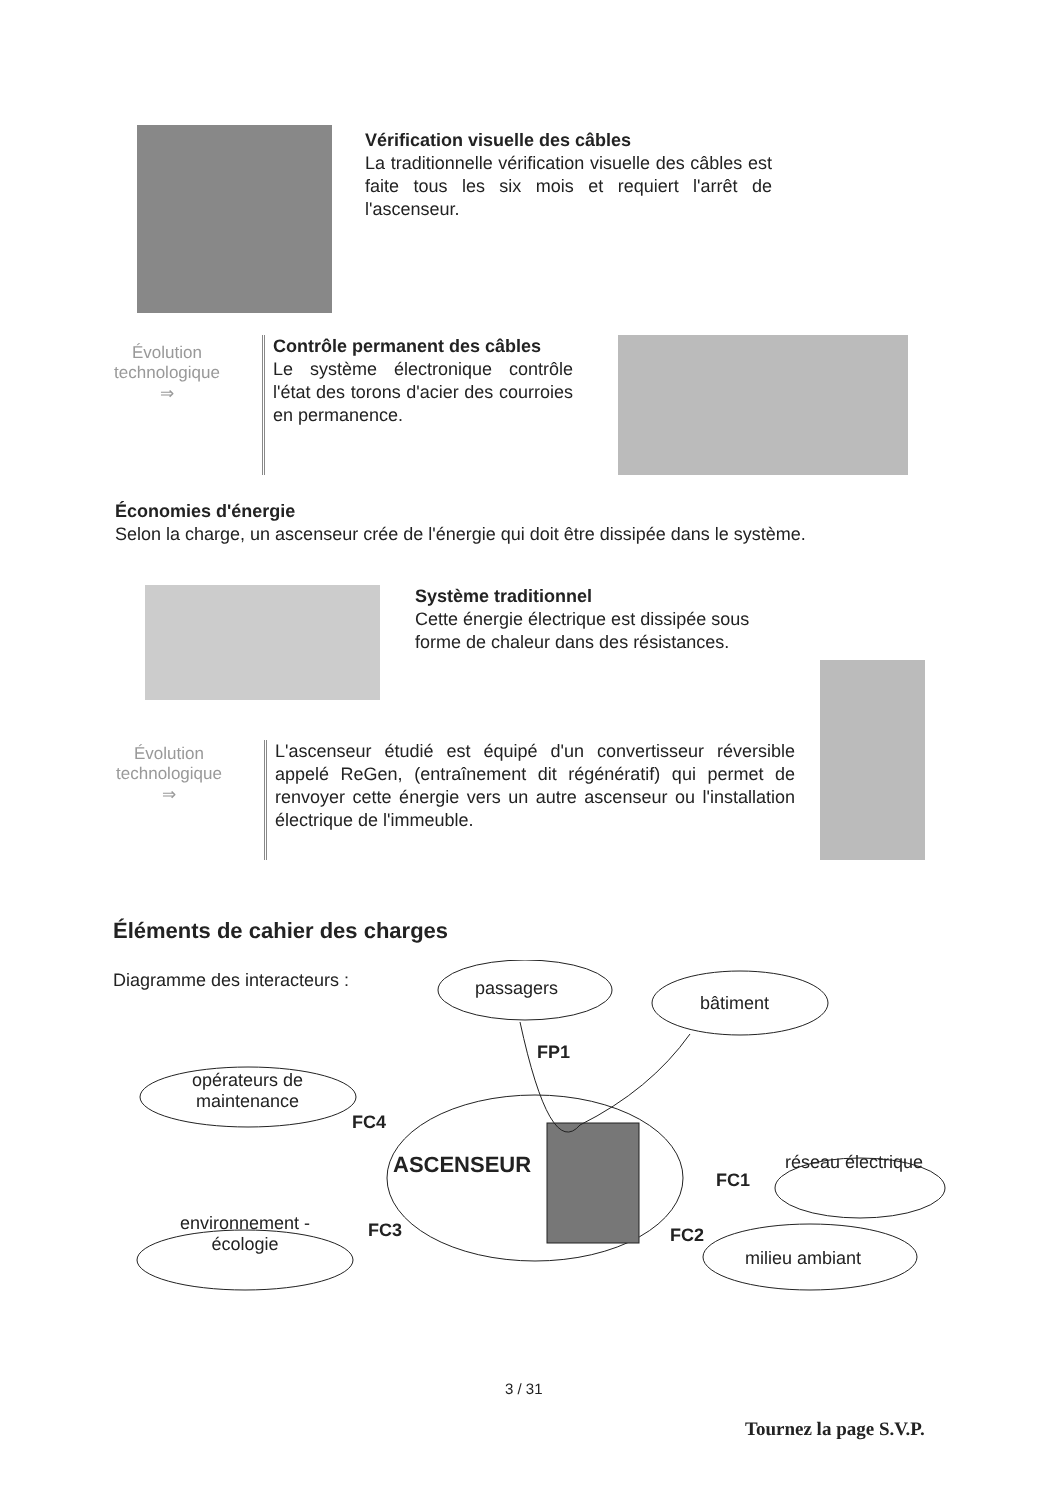Vérification visuelle des câbles
La traditionnelle vérification visuelle des câbles est faite tous les six mois et requiert l'arrêt de l'ascenseur.
Évolution technologique
⇒
Contrôle permanent des câbles
Le système électronique contrôle l'état des torons d'acier des courroies en permanence.
Économies d'énergie
Selon la charge, un ascenseur crée de l'énergie qui doit être dissipée dans le système.
Système traditionnel
Cette énergie électrique est dissipée sous forme de chaleur dans des résistances.
Évolution technologique
⇒
L'ascenseur étudié est équipé d'un convertisseur réversible appelé ReGen, (entraînement dit régénératif) qui permet de renvoyer cette énergie vers un autre ascenseur ou l'installation électrique de l'immeuble.
Éléments de cahier des charges
Diagramme des interacteurs : passagers
bâtiment
FP1
opérateurs de maintenance
FC4
ASCENSEUR réseau électrique
FC1
environnement - écologie
FC3 FC2
milieu ambiant
3 / 31
Tournez la page S.V.P.